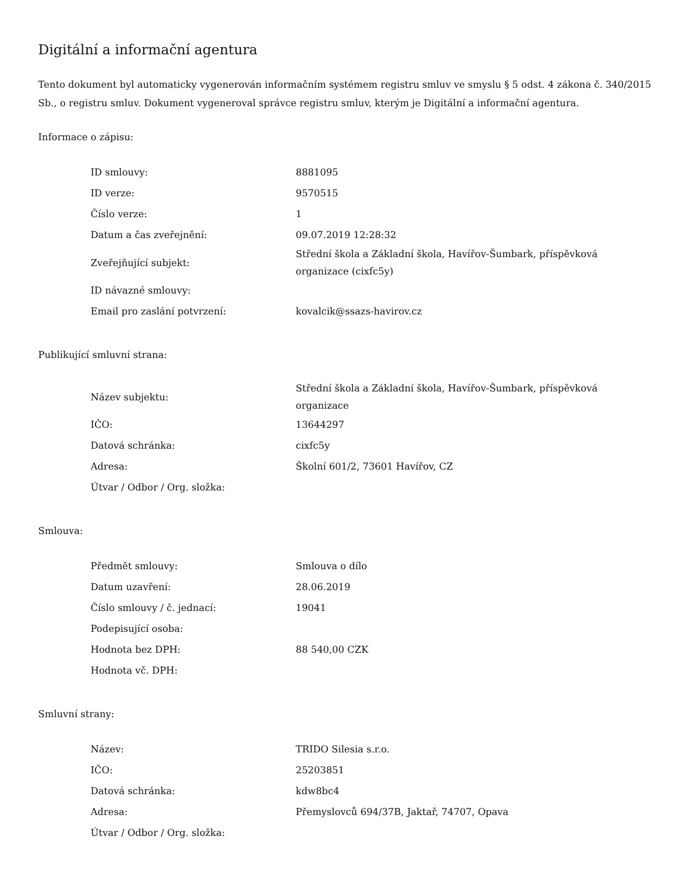Digitální a informační agentura
Tento dokument byl automaticky vygenerován informačním systémem registru smluv ve smyslu § 5 odst. 4 zákona č. 340/2015 Sb., o registru smluv. Dokument vygeneroval správce registru smluv, kterým je Digitální a informační agentura.
Informace o zápisu:
| ID smlouvy: | 8881095 |
| ID verze: | 9570515 |
| Číslo verze: | 1 |
| Datum a čas zveřejnění: | 09.07.2019 12:28:32 |
| Zveřejňující subjekt: | Střední škola a Základní škola, Havířov-Šumbark, příspěvková organizace (cixfc5y) |
| ID návazné smlouvy: | |
| Email pro zaslání potvrzení: | kovalcik@ssazs-havirov.cz |
Publikující smluvní strana:
| Název subjektu: | Střední škola a Základní škola, Havířov-Šumbark, příspěvková organizace |
| IČO: | 13644297 |
| Datová schránka: | cixfc5y |
| Adresa: | Školní 601/2, 73601 Havířov, CZ |
| Útvar / Odbor / Org. složka: | |
Smlouva:
| Předmět smlouvy: | Smlouva o dílo |
| Datum uzavření: | 28.06.2019 |
| Číslo smlouvy / č. jednací: | 19041 |
| Podepisující osoba: | |
| Hodnota bez DPH: | 88 540,00 CZK |
| Hodnota vč. DPH: | |
Smluvní strany:
| Název: | TRIDO Silesia s.r.o. |
| IČO: | 25203851 |
| Datová schránka: | kdw8bc4 |
| Adresa: | Přemyslovců 694/37B, Jaktař, 74707, Opava |
| Útvar / Odbor / Org. složka: | |